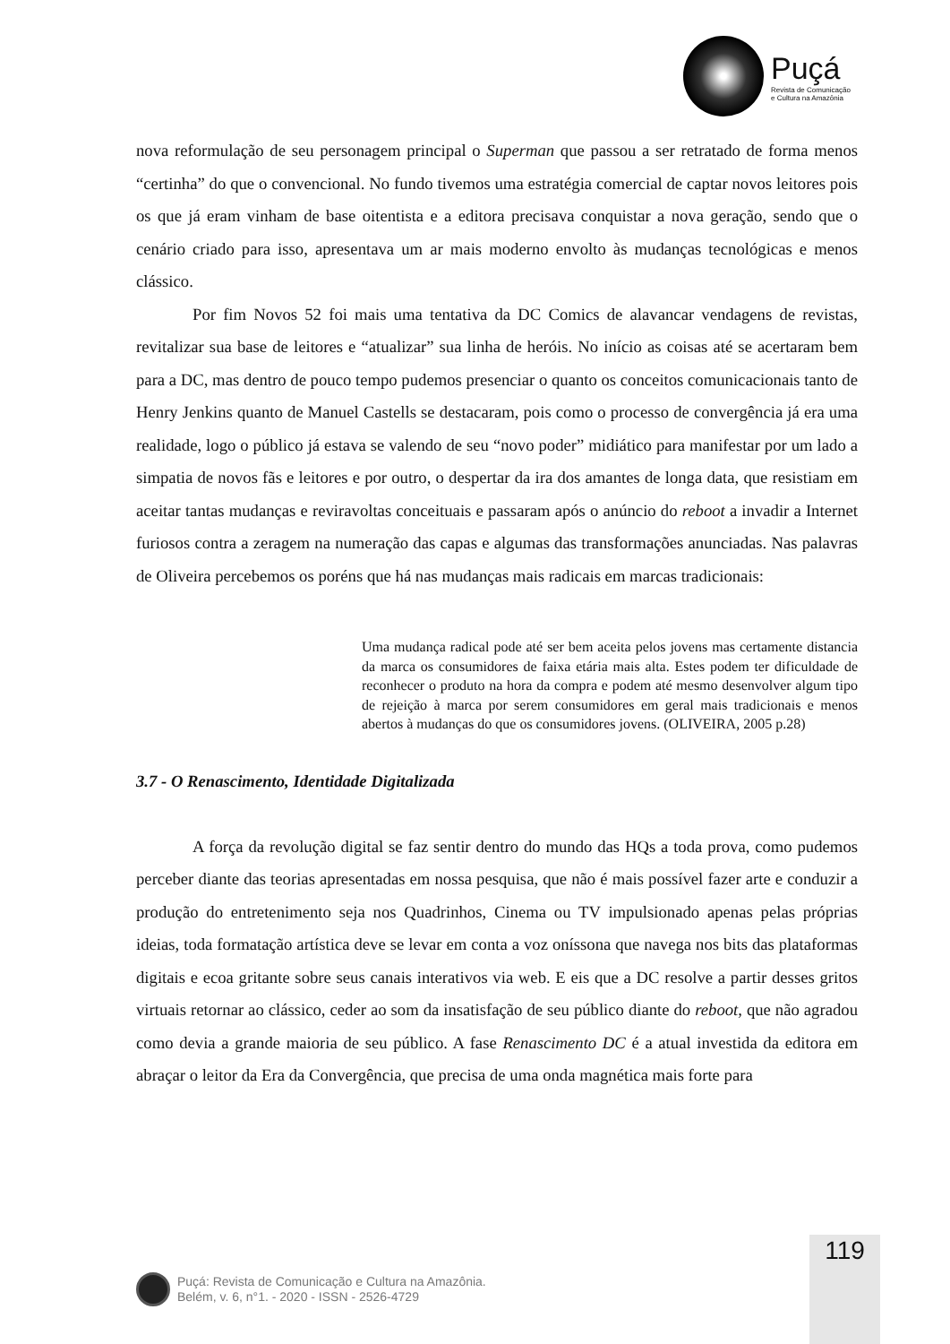Puçá
Revista de Comunicação
e Cultura na Amazônia
nova reformulação de seu personagem principal o Superman que passou a ser retratado de forma menos “certinha” do que o convencional. No fundo tivemos uma estratégia comercial de captar novos leitores pois os que já eram vinham de base oitentista e a editora precisava conquistar a nova geração, sendo que o cenário criado para isso, apresentava um ar mais moderno envolto às mudanças tecnológicas e menos clássico.
Por fim Novos 52 foi mais uma tentativa da DC Comics de alavancar vendagens de revistas, revitalizar sua base de leitores e “atualizar” sua linha de heróis. No início as coisas até se acertaram bem para a DC, mas dentro de pouco tempo pudemos presenciar o quanto os conceitos comunicacionais tanto de Henry Jenkins quanto de Manuel Castells se destacaram, pois como o processo de convergência já era uma realidade, logo o público já estava se valendo de seu “novo poder” midiático para manifestar por um lado a simpatia de novos fãs e leitores e por outro, o despertar da ira dos amantes de longa data, que resistiam em aceitar tantas mudanças e reviravoltas conceituais e passaram após o anúncio do reboot a invadir a Internet furiosos contra a zeragem na numeração das capas e algumas das transformações anunciadas. Nas palavras de Oliveira percebemos os poréns que há nas mudanças mais radicais em marcas tradicionais:
Uma mudança radical pode até ser bem aceita pelos jovens mas certamente distancia da marca os consumidores de faixa etária mais alta. Estes podem ter dificuldade de reconhecer o produto na hora da compra e podem até mesmo desenvolver algum tipo de rejeição à marca por serem consumidores em geral mais tradicionais e menos abertos à mudanças do que os consumidores jovens. (OLIVEIRA, 2005 p.28)
3.7 - O Renascimento, Identidade Digitalizada
A força da revolução digital se faz sentir dentro do mundo das HQs a toda prova, como pudemos perceber diante das teorias apresentadas em nossa pesquisa, que não é mais possível fazer arte e conduzir a produção do entretenimento seja nos Quadrinhos, Cinema ou TV impulsionado apenas pelas próprias ideias, toda formatação artística deve se levar em conta a voz oníssona que navega nos bits das plataformas digitais e ecoa gritante sobre seus canais interativos via web. E eis que a DC resolve a partir desses gritos virtuais retornar ao clássico, ceder ao som da insatisfação de seu público diante do reboot, que não agradou como devia a grande maioria de seu público. A fase Renascimento DC é a atual investida da editora em abraçar o leitor da Era da Convergência, que precisa de uma onda magnética mais forte para
119
Puçá: Revista de Comunicação e Cultura na Amazônia.
Belém, v. 6, n°1. - 2020 - ISSN - 2526-4729